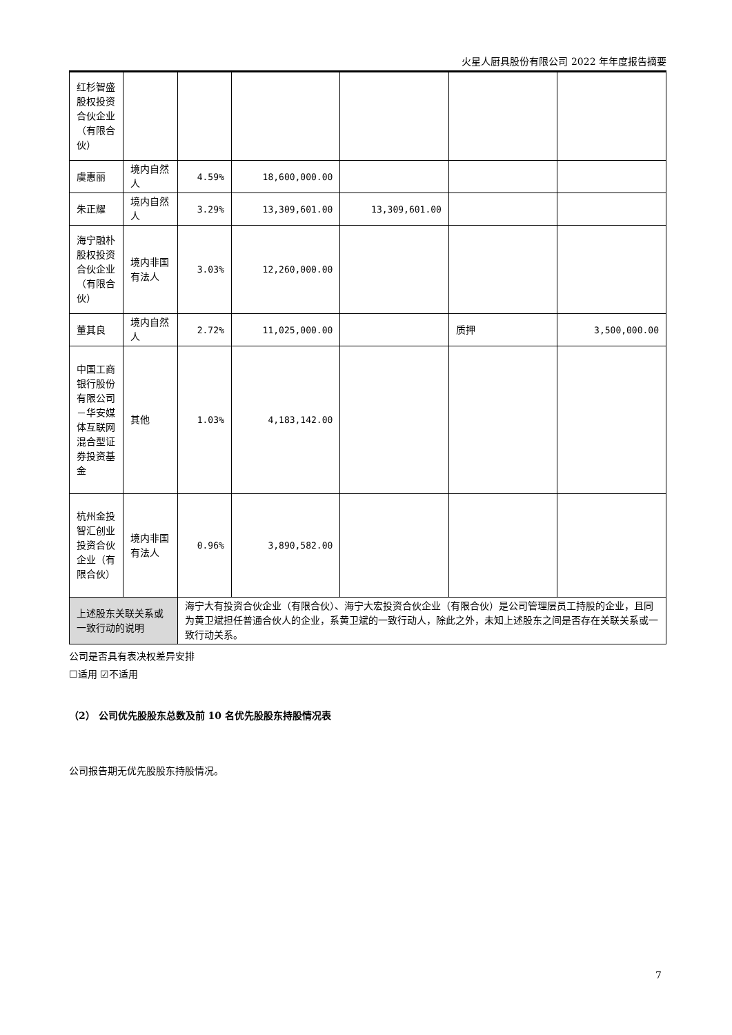火星人厨具股份有限公司 2022 年年度报告摘要
| 红杉智盛股权投资合伙企业（有限合伙） | | | | | | |
| 虞惠丽 | 境内自然人 | 4.59% | 18,600,000.00 | | | |
| 朱正耀 | 境内自然人 | 3.29% | 13,309,601.00 | 13,309,601.00 | | |
| 海宁融朴股权投资合伙企业（有限合伙） | 境内非国有法人 | 3.03% | 12,260,000.00 | | | |
| 董其良 | 境内自然人 | 2.72% | 11,025,000.00 | | 质押 | 3,500,000.00 |
| 中国工商银行股份有限公司－华安媒体互联网混合型证券投资基金 | 其他 | 1.03% | 4,183,142.00 | | | |
| 杭州金投智汇创业投资合伙企业（有限合伙） | 境内非国有法人 | 0.96% | 3,890,582.00 | | | |
| 上述股东关联关系或一致行动的说明 | | 海宁大有投资合伙企业（有限合伙）、海宁大宏投资合伙企业（有限合伙）是公司管理层员工持股的企业，且同为黄卫斌担任普通合伙人的企业，系黄卫斌的一致行动人，除此之外，未知上述股东之间是否存在关联关系或一致行动关系。 | | | | |
公司是否具有表决权差异安排
☐适用 ☑不适用
（2） 公司优先股股东总数及前 10 名优先股股东持股情况表
公司报告期无优先股股东持股情况。
7